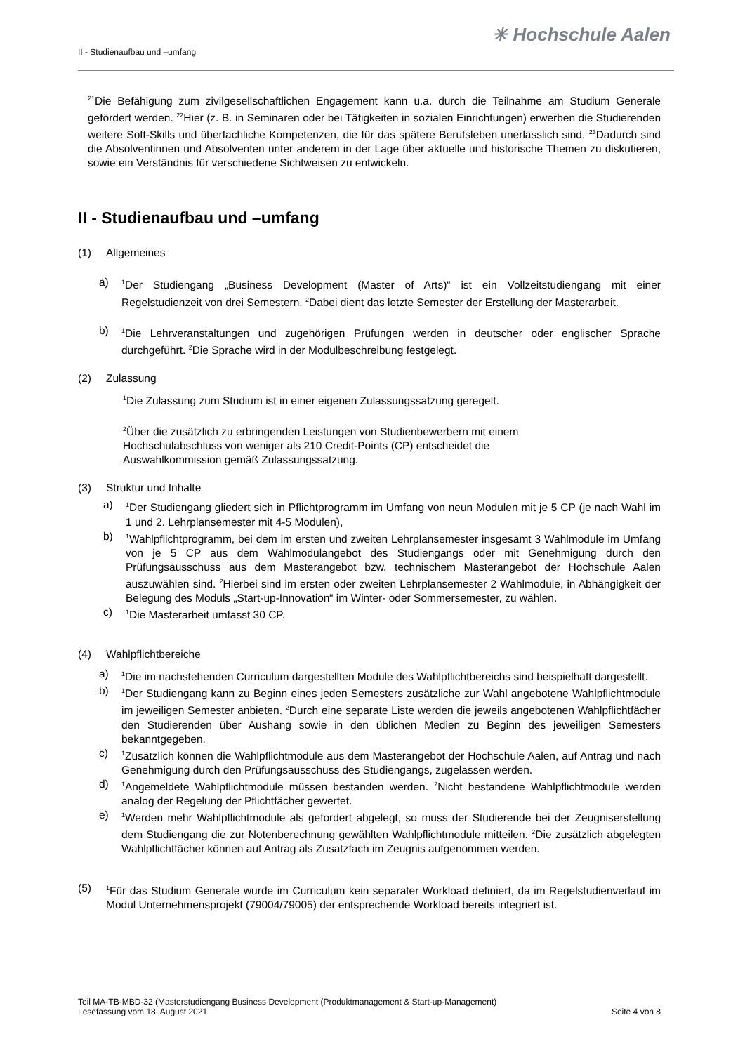✳ Hochschule Aalen
II - Studienaufbau und –umfang
<sup>21</sup> Die Befähigung zum zivilgesellschaftlichen Engagement kann u.a. durch die Teilnahme am Studium Generale gefördert werden. <sup>22</sup>Hier (z. B. in Seminaren oder bei Tätigkeiten in sozialen Einrichtungen) erwerben die Studierenden weitere Soft-Skills und überfachliche Kompetenzen, die für das spätere Berufsleben unerlässlich sind. <sup>23</sup>Dadurch sind die Absolventinnen und Absolventen unter anderem in der Lage über aktuelle und historische Themen zu diskutieren, sowie ein Verständnis für verschiedene Sichtweisen zu entwickeln.
II - Studienaufbau und –umfang
(1) Allgemeines
a)
<sup>1</sup> Der Studiengang „Business Development (Master of Arts)“ ist ein Vollzeitstudiengang mit einer Regelstudienzeit von drei Semestern. <sup>2</sup>Dabei dient das letzte Semester der Erstellung der Masterarbeit.
b)
<sup>1</sup> Die Lehrveranstaltungen und zugehörigen Prüfungen werden in deutscher oder englischer Sprache durchgeführt. <sup>2</sup>Die Sprache wird in der Modulbeschreibung festgelegt.
(2) Zulassung
<sup>1</sup> Die Zulassung zum Studium ist in einer eigenen Zulassungssatzung geregelt.
<sup>2</sup> Über die zusätzlich zu erbringenden Leistungen von Studienbewerbern mit einem
Hochschulabschluss von weniger als 210 Credit-Points (CP) entscheidet die
Auswahlkommission gemäß Zulassungssatzung.
(3) Struktur und Inhalte
a)
<sup>1</sup> Der Studiengang gliedert sich in Pflichtprogramm im Umfang von neun Modulen mit je 5 CP (je nach Wahl im 1 und 2. Lehrplansemester mit 4-5 Modulen),
b)
<sup>1</sup> Wahlpflichtprogramm, bei dem im ersten und zweiten Lehrplansemester insgesamt 3 Wahlmodule im Umfang von je 5 CP aus dem Wahlmodulangebot des Studiengangs oder mit Genehmigung durch den Prüfungsausschuss aus dem Masterangebot bzw. technischem Masterangebot der Hochschule Aalen auszuwählen sind. <sup>2</sup>Hierbei sind im ersten oder zweiten Lehrplansemester 2 Wahlmodule, in Abhängigkeit der Belegung des Moduls „Start-up-Innovation“ im Winter- oder Sommersemester, zu wählen.
c)
<sup>1</sup> Die Masterarbeit umfasst 30 CP.
(4) Wahlpflichtbereiche
a)
<sup>1</sup> Die im nachstehenden Curriculum dargestellten Module des Wahlpflichtbereichs sind beispielhaft dargestellt.
b)
<sup>1</sup> Der Studiengang kann zu Beginn eines jeden Semesters zusätzliche zur Wahl angebotene Wahlpflichtmodule im jeweiligen Semester anbieten. <sup>2</sup>Durch eine separate Liste werden die jeweils angebotenen Wahlpflichtfächer den Studierenden über Aushang sowie in den üblichen Medien zu Beginn des jeweiligen Semesters bekanntgegeben.
c)
<sup>1</sup> Zusätzlich können die Wahlpflichtmodule aus dem Masterangebot der Hochschule Aalen, auf Antrag und nach Genehmigung durch den Prüfungsausschuss des Studiengangs, zugelassen werden.
d)
<sup>1</sup> Angemeldete Wahlpflichtmodule müssen bestanden werden. <sup>2</sup>Nicht bestandene Wahlpflichtmodule werden analog der Regelung der Pflichtfächer gewertet.
e)
<sup>1</sup> Werden mehr Wahlpflichtmodule als gefordert abgelegt, so muss der Studierende bei der Zeugniserstellung dem Studiengang die zur Notenberechnung gewählten Wahlpflichtmodule mitteilen. <sup>2</sup>Die zusätzlich abgelegten Wahlpflichtfächer können auf Antrag als Zusatzfach im Zeugnis aufgenommen werden.
(5)
<sup>1</sup> Für das Studium Generale wurde im Curriculum kein separater Workload definiert, da im Regelstudienverlauf im Modul Unternehmensprojekt (79004/79005) der entsprechende Workload bereits integriert ist.
Teil MA-TB-MBD-32 (Masterstudiengang Business Development (Produktmanagement & Start-up-Management)
Lesefassung vom 18. August 2021 Seite 4 von 8